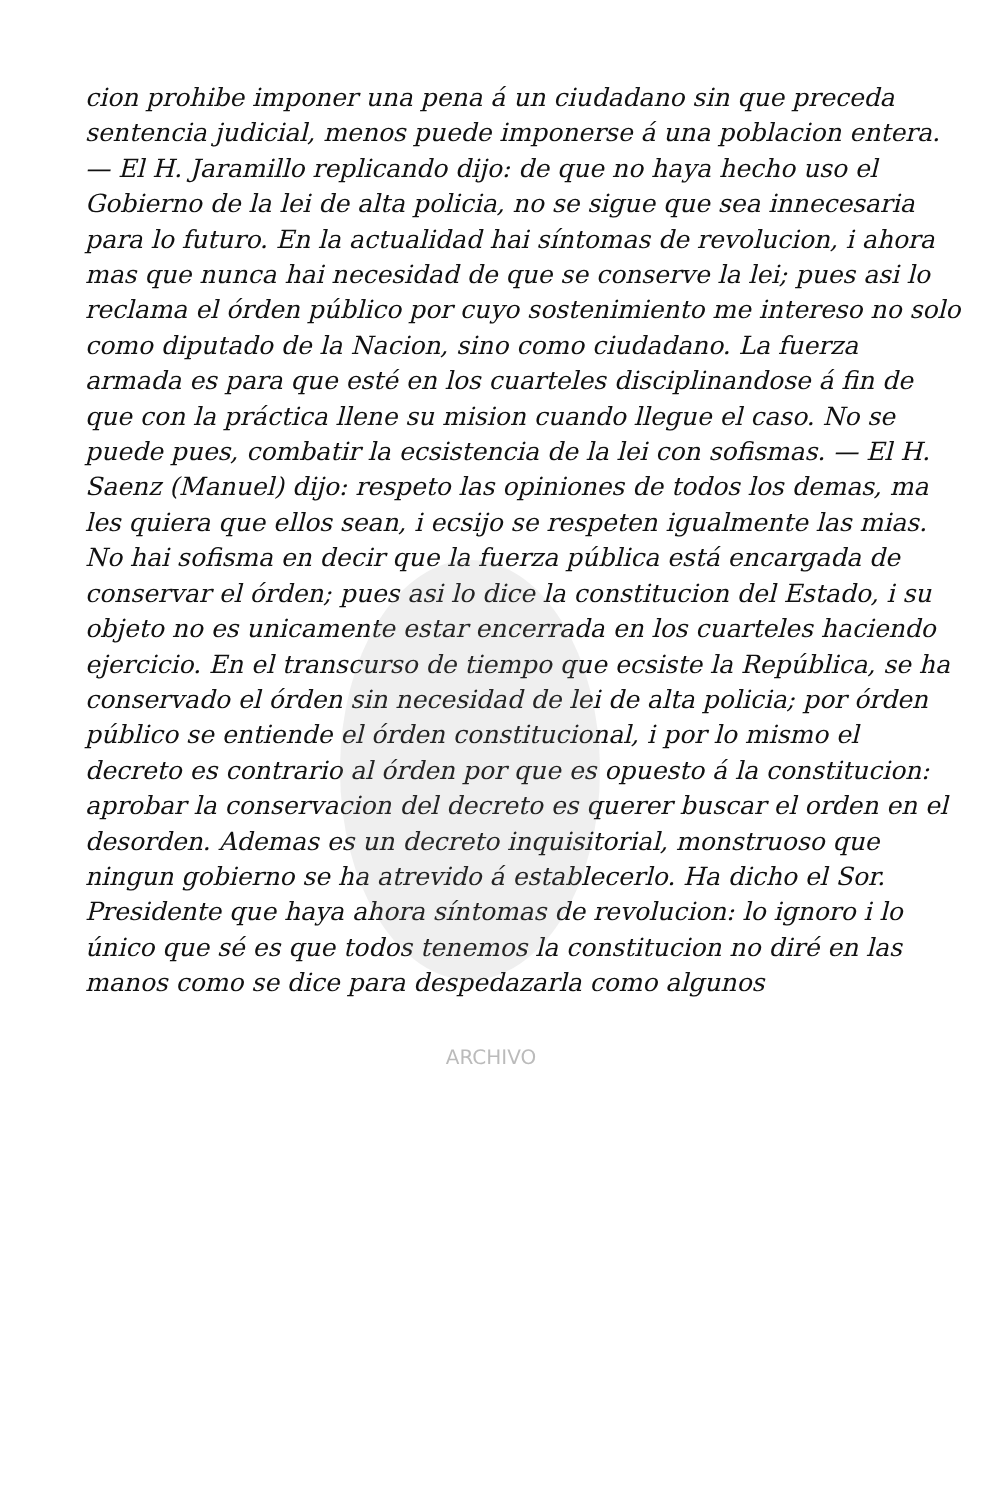cion prohibe imponer una pena á un ciudadano sin que preceda sentencia judicial, menos puede imponerse á una poblacion entera. — El H. Jaramillo replicando dijo: de que no haya hecho uso el Gobierno de la lei de alta policia, no se sigue que sea innecesaria para lo futuro. En la actualidad hai síntomas de revolucion, i ahora mas que nunca hai necesidad de que se conserve la lei; pues asi lo reclama el órden público por cuyo sostenimiento me intereso no solo como diputado de la Nacion, sino como ciudadano. La fuerza armada es para que esté en los cuarteles disciplinandose á fin de que con la práctica llene su mision cuando llegue el caso. No se puede pues, combatir la ecsistencia de la lei con sofismas. — El H. Saenz (Manuel) dijo: respeto las opiniones de todos los demas, ma les quiera que ellos sean, i ecsijo se respeten igualmente las mias. No hai sofisma en decir que la fuerza pública está encargada de conservar el órden; pues asi lo dice la constitucion del Estado, i su objeto no es unicamente estar encerrada en los cuarteles haciendo ejercicio. En el transcurso de tiempo que ecsiste la República, se ha conservado el órden sin necesidad de lei de alta policia; por órden público se entiende el órden constitucional, i por lo mismo el decreto es contrario al órden por que es opuesto á la constitucion: aprobar la conservacion del decreto es querer buscar el orden en el desorden. Ademas es un decreto inquisitorial, monstruoso que ningun gobierno se ha atrevido á establecerlo. Ha dicho el Sor. Presidente que haya ahora síntomas de revolucion: lo ignoro i lo único que sé es que todos tenemos la constitucion no diré en las manos como se dice para despedazarla como algunos
ARCHIVO